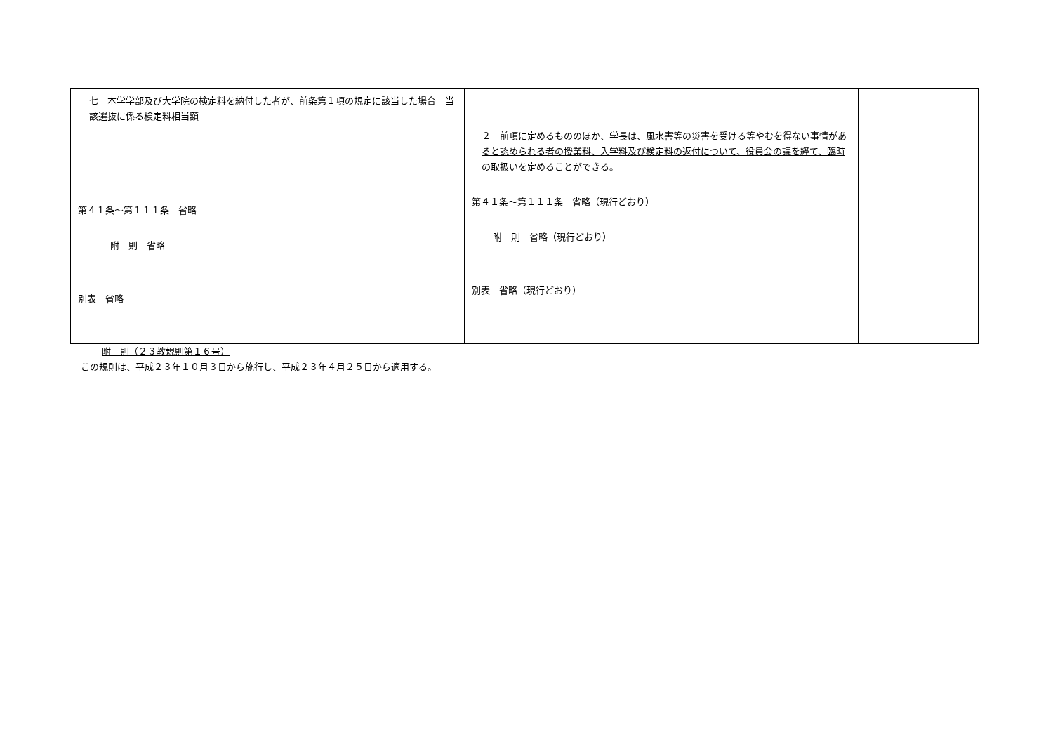| 七 本学学部及び大学院の検定料を納付した者が、前条第１項の規定に該当した場合 当該選抜に係る検定料相当額 第４１条～第１１１条 省略 附 則 省略 別表 省略 | ２ 前項に定めるもののほか、学長は、風水害等の災害を受ける等やむを得ない事情があると認められる者の授業料、入学料及び検定料の返付について、役員会の議を経て、臨時の取扱いを定めることができる。 第４１条～第１１１条 省略（現行どおり） 附 則 省略（現行どおり） 別表 省略（現行どおり） | |
附　則（２３教規則第１６号）
この規則は、平成２３年１０月３日から施行し、平成２３年４月２５日から適用する。